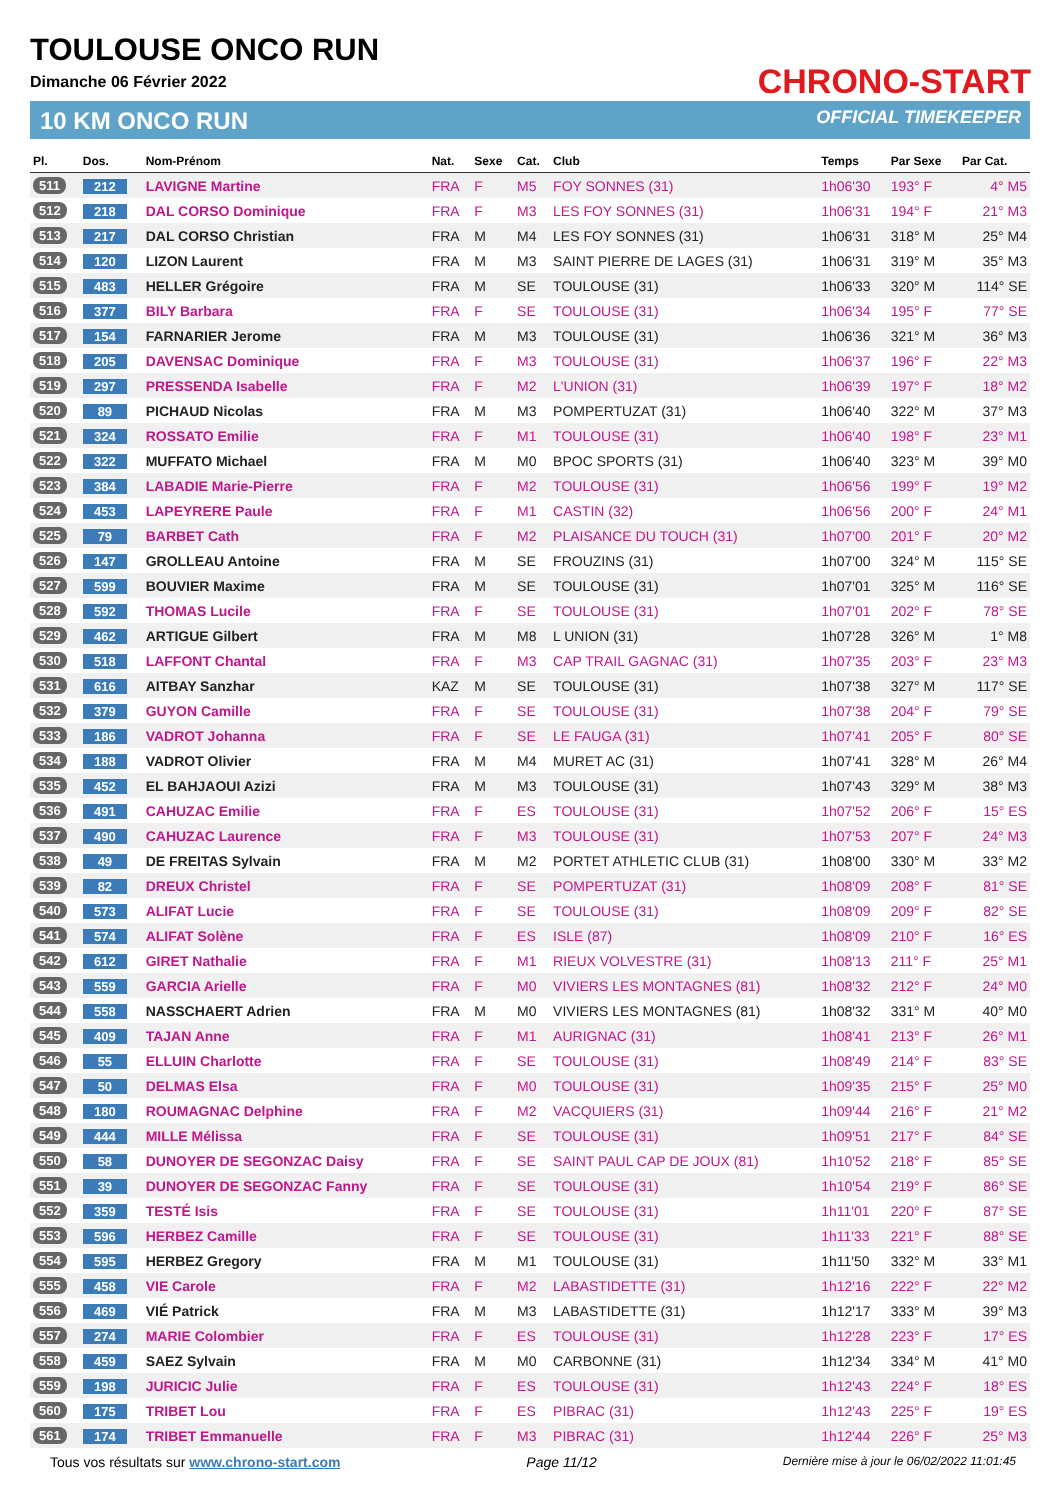TOULOUSE ONCO RUN
Dimanche 06 Février 2022
10 KM ONCO RUN
CHRONO-START
OFFICIAL TIMEKEEPER
| Pl. | Dos. | Nom-Prénom | Nat. | Sexe | Cat. | Club | Temps | Par Sexe | Par Cat. |
| --- | --- | --- | --- | --- | --- | --- | --- | --- | --- |
| 511 | 212 | LAVIGNE Martine | FRA | F | M5 | FOY SONNES (31) | 1h06'30 | 193° F | 4° M5 |
| 512 | 218 | DAL CORSO Dominique | FRA | F | M3 | LES FOY SONNES (31) | 1h06'31 | 194° F | 21° M3 |
| 513 | 217 | DAL CORSO Christian | FRA | M | M4 | LES FOY SONNES (31) | 1h06'31 | 318° M | 25° M4 |
| 514 | 120 | LIZON Laurent | FRA | M | M3 | SAINT PIERRE DE LAGES (31) | 1h06'31 | 319° M | 35° M3 |
| 515 | 483 | HELLER Grégoire | FRA | M | SE | TOULOUSE (31) | 1h06'33 | 320° M | 114° SE |
| 516 | 377 | BILY Barbara | FRA | F | SE | TOULOUSE (31) | 1h06'34 | 195° F | 77° SE |
| 517 | 154 | FARNARIER Jerome | FRA | M | M3 | TOULOUSE (31) | 1h06'36 | 321° M | 36° M3 |
| 518 | 205 | DAVENSAC Dominique | FRA | F | M3 | TOULOUSE (31) | 1h06'37 | 196° F | 22° M3 |
| 519 | 297 | PRESSENDA Isabelle | FRA | F | M2 | L'UNION (31) | 1h06'39 | 197° F | 18° M2 |
| 520 | 89 | PICHAUD Nicolas | FRA | M | M3 | POMPERTUZAT (31) | 1h06'40 | 322° M | 37° M3 |
| 521 | 324 | ROSSATO Emilie | FRA | F | M1 | TOULOUSE (31) | 1h06'40 | 198° F | 23° M1 |
| 522 | 322 | MUFFATO Michael | FRA | M | M0 | BPOC SPORTS (31) | 1h06'40 | 323° M | 39° M0 |
| 523 | 384 | LABADIE Marie-Pierre | FRA | F | M2 | TOULOUSE (31) | 1h06'56 | 199° F | 19° M2 |
| 524 | 453 | LAPEYRERE Paule | FRA | F | M1 | CASTIN (32) | 1h06'56 | 200° F | 24° M1 |
| 525 | 79 | BARBET Cath | FRA | F | M2 | PLAISANCE DU TOUCH (31) | 1h07'00 | 201° F | 20° M2 |
| 526 | 147 | GROLLEAU Antoine | FRA | M | SE | FROUZINS (31) | 1h07'00 | 324° M | 115° SE |
| 527 | 599 | BOUVIER Maxime | FRA | M | SE | TOULOUSE (31) | 1h07'01 | 325° M | 116° SE |
| 528 | 592 | THOMAS Lucile | FRA | F | SE | TOULOUSE (31) | 1h07'01 | 202° F | 78° SE |
| 529 | 462 | ARTIGUE Gilbert | FRA | M | M8 | L UNION (31) | 1h07'28 | 326° M | 1° M8 |
| 530 | 518 | LAFFONT Chantal | FRA | F | M3 | CAP TRAIL GAGNAC (31) | 1h07'35 | 203° F | 23° M3 |
| 531 | 616 | AITBAY Sanzhar | KAZ | M | SE | TOULOUSE (31) | 1h07'38 | 327° M | 117° SE |
| 532 | 379 | GUYON Camille | FRA | F | SE | TOULOUSE (31) | 1h07'38 | 204° F | 79° SE |
| 533 | 186 | VADROT Johanna | FRA | F | SE | LE FAUGA (31) | 1h07'41 | 205° F | 80° SE |
| 534 | 188 | VADROT Olivier | FRA | M | M4 | MURET AC (31) | 1h07'41 | 328° M | 26° M4 |
| 535 | 452 | EL BAHJAOUI Azizi | FRA | M | M3 | TOULOUSE (31) | 1h07'43 | 329° M | 38° M3 |
| 536 | 491 | CAHUZAC Emilie | FRA | F | ES | TOULOUSE (31) | 1h07'52 | 206° F | 15° ES |
| 537 | 490 | CAHUZAC Laurence | FRA | F | M3 | TOULOUSE (31) | 1h07'53 | 207° F | 24° M3 |
| 538 | 49 | DE FREITAS Sylvain | FRA | M | M2 | PORTET ATHLETIC CLUB (31) | 1h08'00 | 330° M | 33° M2 |
| 539 | 82 | DREUX Christel | FRA | F | SE | POMPERTUZAT (31) | 1h08'09 | 208° F | 81° SE |
| 540 | 573 | ALIFAT Lucie | FRA | F | SE | TOULOUSE (31) | 1h08'09 | 209° F | 82° SE |
| 541 | 574 | ALIFAT Solène | FRA | F | ES | ISLE (87) | 1h08'09 | 210° F | 16° ES |
| 542 | 612 | GIRET Nathalie | FRA | F | M1 | RIEUX VOLVESTRE (31) | 1h08'13 | 211° F | 25° M1 |
| 543 | 559 | GARCIA Arielle | FRA | F | M0 | VIVIERS LES MONTAGNES (81) | 1h08'32 | 212° F | 24° M0 |
| 544 | 558 | NASSCHAERT Adrien | FRA | M | M0 | VIVIERS LES MONTAGNES (81) | 1h08'32 | 331° M | 40° M0 |
| 545 | 409 | TAJAN Anne | FRA | F | M1 | AURIGNAC (31) | 1h08'41 | 213° F | 26° M1 |
| 546 | 55 | ELLUIN Charlotte | FRA | F | SE | TOULOUSE (31) | 1h08'49 | 214° F | 83° SE |
| 547 | 50 | DELMAS Elsa | FRA | F | M0 | TOULOUSE (31) | 1h09'35 | 215° F | 25° M0 |
| 548 | 180 | ROUMAGNAC Delphine | FRA | F | M2 | VACQUIERS (31) | 1h09'44 | 216° F | 21° M2 |
| 549 | 444 | MILLE Mélissa | FRA | F | SE | TOULOUSE (31) | 1h09'51 | 217° F | 84° SE |
| 550 | 58 | DUNOYER DE SEGONZAC Daisy | FRA | F | SE | SAINT PAUL CAP DE JOUX (81) | 1h10'52 | 218° F | 85° SE |
| 551 | 39 | DUNOYER DE SEGONZAC Fanny | FRA | F | SE | TOULOUSE (31) | 1h10'54 | 219° F | 86° SE |
| 552 | 359 | TESTÉ Isis | FRA | F | SE | TOULOUSE (31) | 1h11'01 | 220° F | 87° SE |
| 553 | 596 | HERBEZ Camille | FRA | F | SE | TOULOUSE (31) | 1h11'33 | 221° F | 88° SE |
| 554 | 595 | HERBEZ Gregory | FRA | M | M1 | TOULOUSE (31) | 1h11'50 | 332° M | 33° M1 |
| 555 | 458 | VIE Carole | FRA | F | M2 | LABASTIDETTE (31) | 1h12'16 | 222° F | 22° M2 |
| 556 | 469 | VIÉ Patrick | FRA | M | M3 | LABASTIDETTE (31) | 1h12'17 | 333° M | 39° M3 |
| 557 | 274 | MARIE Colombier | FRA | F | ES | TOULOUSE (31) | 1h12'28 | 223° F | 17° ES |
| 558 | 459 | SAEZ Sylvain | FRA | M | M0 | CARBONNE (31) | 1h12'34 | 334° M | 41° M0 |
| 559 | 198 | JURICIC Julie | FRA | F | ES | TOULOUSE (31) | 1h12'43 | 224° F | 18° ES |
| 560 | 175 | TRIBET Lou | FRA | F | ES | PIBRAC (31) | 1h12'43 | 225° F | 19° ES |
| 561 | 174 | TRIBET Emmanuelle | FRA | F | M3 | PIBRAC (31) | 1h12'44 | 226° F | 25° M3 |
Tous vos résultats sur www.chrono-start.com Page 11/12 Dernière mise à jour le 06/02/2022 11:01:45